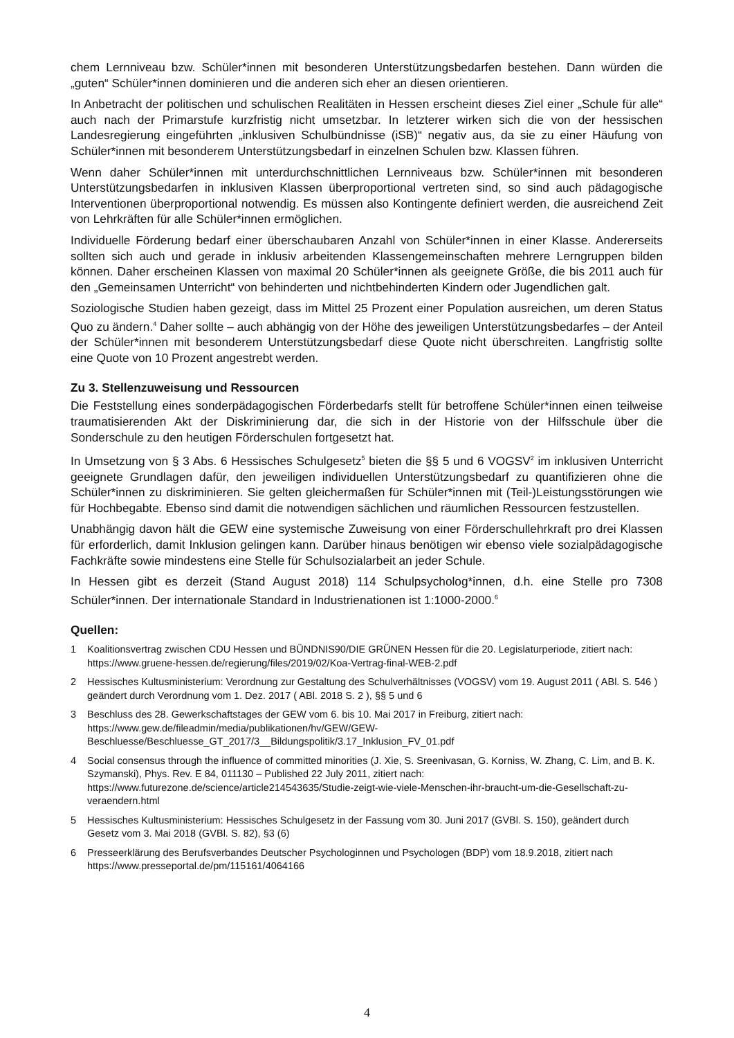chem Lernniveau bzw. Schüler*innen mit besonderen Unterstützungsbedarfen bestehen. Dann würden die „guten“ Schüler*innen dominieren und die anderen sich eher an diesen orientieren.
In Anbetracht der politischen und schulischen Realitäten in Hessen erscheint dieses Ziel einer „Schule für alle“ auch nach der Primarstufe kurzfristig nicht umsetzbar. In letzterer wirken sich die von der hessischen Landesregierung eingeführten „inklusiven Schulbündnisse (iSB)“ negativ aus, da sie zu einer Häufung von Schüler*innen mit besonderem Unterstützungsbedarf in einzelnen Schulen bzw. Klassen führen.
Wenn daher Schüler*innen mit unterdurchschnittlichen Lernniveaus bzw. Schüler*innen mit besonderen Unterstützungsbedarfen in inklusiven Klassen überproportional vertreten sind, so sind auch pädagogische Interventionen überproportional notwendig. Es müssen also Kontingente definiert werden, die ausreichend Zeit von Lehrkräften für alle Schüler*innen ermöglichen.
Individuelle Förderung bedarf einer überschaubaren Anzahl von Schüler*innen in einer Klasse. Andererseits sollten sich auch und gerade in inklusiv arbeitenden Klassengemeinschaften mehrere Lerngruppen bilden können. Daher erscheinen Klassen von maximal 20 Schüler*innen als geeignete Größe, die bis 2011 auch für den „Gemeinsamen Unterricht“ von behinderten und nichtbehinderten Kindern oder Jugendlichen galt.
Soziologische Studien haben gezeigt, dass im Mittel 25 Prozent einer Population ausreichen, um deren Status Quo zu ändern.<sup>4</sup> Daher sollte – auch abhängig von der Höhe des jeweiligen Unterstützungsbedarfes – der Anteil der Schüler*innen mit besonderem Unterstützungsbedarf diese Quote nicht überschreiten. Langfristig sollte eine Quote von 10 Prozent angestrebt werden.
Zu 3. Stellenzuweisung und Ressourcen
Die Feststellung eines sonderpädagogischen Förderbedarfs stellt für betroffene Schüler*innen einen teilweise traumatisierenden Akt der Diskriminierung dar, die sich in der Historie von der Hilfsschule über die Sonderschule zu den heutigen Förderschulen fortgesetzt hat.
In Umsetzung von § 3 Abs. 6 Hessisches Schulgesetz<sup>5</sup> bieten die §§ 5 und 6 VOGSV<sup>2</sup> im inklusiven Unterricht geeignete Grundlagen dafür, den jeweiligen individuellen Unterstützungsbedarf zu quantifizieren ohne die Schüler*innen zu diskriminieren. Sie gelten gleichermaßen für Schüler*innen mit (Teil-)Leistungsstörungen wie für Hochbegabte. Ebenso sind damit die notwendigen sächlichen und räumlichen Ressourcen festzustellen.
Unabhängig davon hält die GEW eine systemische Zuweisung von einer Förderschullehrkraft pro drei Klassen für erforderlich, damit Inklusion gelingen kann. Darüber hinaus benötigen wir ebenso viele sozialpädagogische Fachkräfte sowie mindestens eine Stelle für Schulsozialarbeit an jeder Schule.
In Hessen gibt es derzeit (Stand August 2018) 114 Schulpsycholog*innen, d.h. eine Stelle pro 7308 Schüler*innen. Der internationale Standard in Industrienationen ist 1:1000-2000.<sup>6</sup>
Quellen:
1 Koalitionsvertrag zwischen CDU Hessen und BÜNDNIS90/DIE GRÜNEN Hessen für die 20. Legislaturperiode, zitiert nach: https://www.gruene-hessen.de/regierung/files/2019/02/Koa-Vertrag-final-WEB-2.pdf
2 Hessisches Kultusministerium: Verordnung zur Gestaltung des Schulverhältnisses (VOGSV) vom 19. August 2011 ( ABl. S. 546 ) geändert durch Verordnung vom 1. Dez. 2017 ( ABl. 2018 S. 2 ), §§ 5 und 6
3 Beschluss des 28. Gewerkschaftstages der GEW vom 6. bis 10. Mai 2017 in Freiburg, zitiert nach: https://www.gew.de/fileadmin/media/publikationen/hv/GEW/GEW-Beschluesse/Beschluesse_GT_2017/3__Bildungspolitik/3.17_Inklusion_FV_01.pdf
4 Social consensus through the influence of committed minorities (J. Xie, S. Sreenivasan, G. Korniss, W. Zhang, C. Lim, and B. K. Szymanski), Phys. Rev. E 84, 011130 – Published 22 July 2011, zitiert nach: https://www.futurezone.de/science/article214543635/Studie-zeigt-wie-viele-Menschen-ihr-braucht-um-die-Gesellschaft-zu-veraendern.html
5 Hessisches Kultusministerium: Hessisches Schulgesetz in der Fassung vom 30. Juni 2017 (GVBl. S. 150), geändert durch Gesetz vom 3. Mai 2018 (GVBl. S. 82), §3 (6)
6 Presseerklärung des Berufsverbandes Deutscher Psychologinnen und Psychologen (BDP) vom 18.9.2018, zitiert nach https://www.presseportal.de/pm/115161/4064166
4